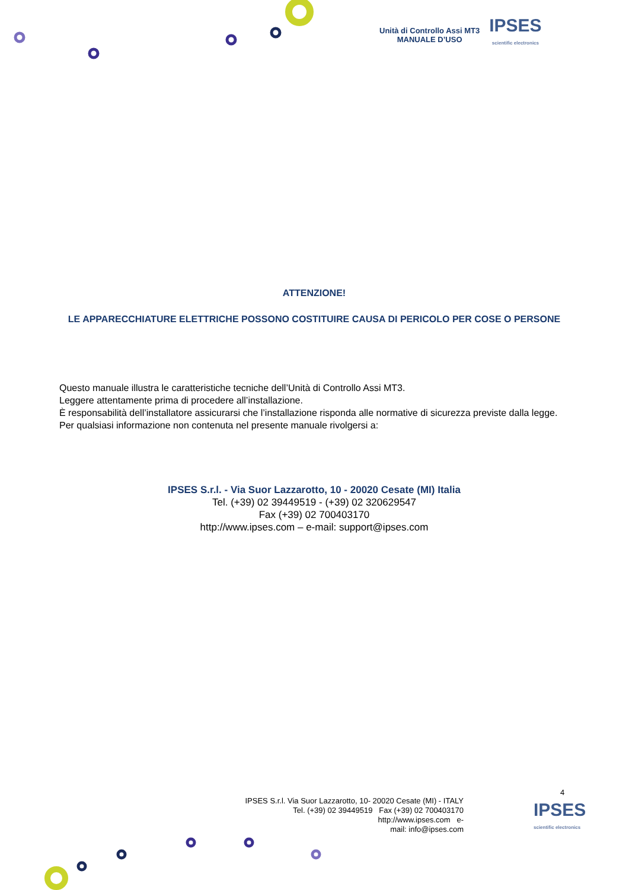Unità di Controllo Assi MT3
MANUALE D’USO
IPSES
scientific electronics
ATTENZIONE!
LE APPARECCHIATURE ELETTRICHE POSSONO COSTITUIRE CAUSA DI PERICOLO PER COSE O PERSONE
Questo manuale illustra le caratteristiche tecniche dell’Unità di Controllo Assi MT3.
Leggere attentamente prima di procedere all’installazione.
È responsabilità dell’installatore assicurarsi che l’installazione risponda alle normative di sicurezza previste dalla legge.
Per qualsiasi informazione non contenuta nel presente manuale rivolgersi a:
IPSES S.r.l. - Via Suor Lazzarotto, 10 - 20020 Cesate (MI) Italia
Tel. (+39) 02 39449519 - (+39) 02 320629547
Fax (+39) 02 700403170
http://www.ipses.com – e-mail: support@ipses.com
4
IPSES S.r.l. Via Suor Lazzarotto, 10- 20020 Cesate (MI) - ITALY
Tel. (+39) 02 39449519 Fax (+39) 02 700403170
http://www.ipses.com e-
mail: info@ipses.com
IPSES
scientific electronics